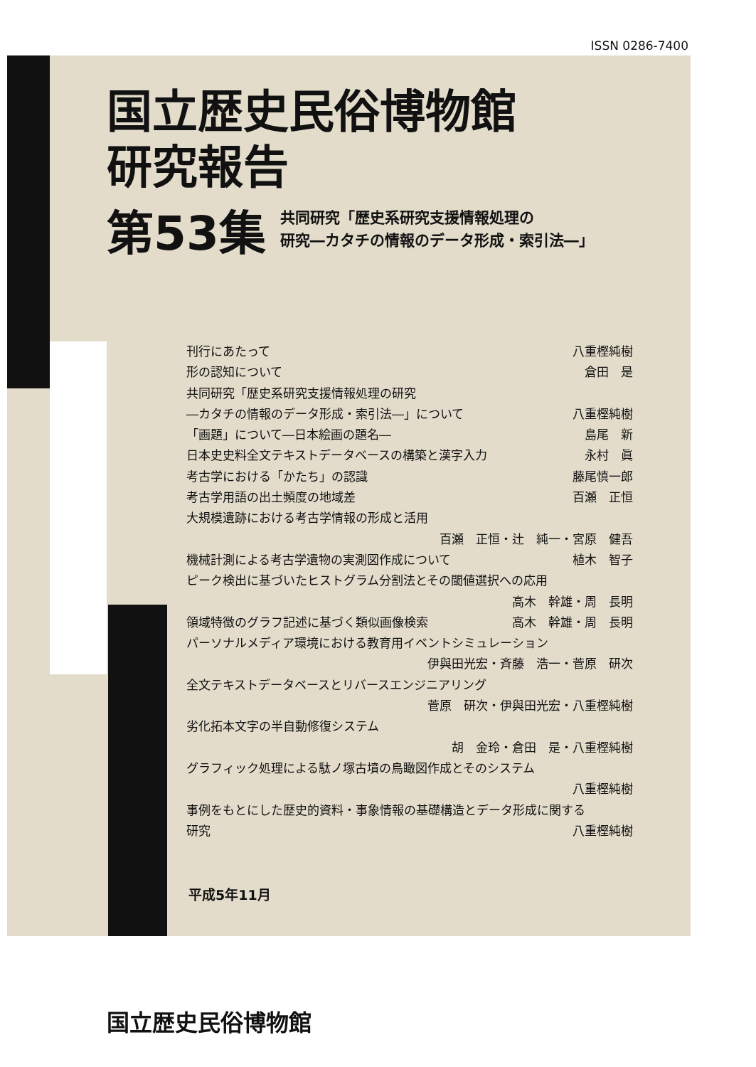ISSN 0286-7400
国立歴史民俗博物館
研究報告
第53集
共同研究「歴史系研究支援情報処理の
研究―カタチの情報のデータ形成・索引法―」
刊行にあたって 八重樫純樹
形の認知について 倉田　是
共同研究「歴史系研究支援情報処理の研究
―カタチの情報のデータ形成・索引法―」について 八重樫純樹
「画題」について―日本絵画の題名― 島尾　新
日本史史料全文テキストデータベースの構築と漢字入力 永村　眞
考古学における「かたち」の認識 藤尾慎一郎
考古学用語の出土頻度の地域差 百瀬　正恒
大規模遺跡における考古学情報の形成と活用
百瀬　正恒・辻　純一・宮原　健吾
機械計測による考古学遺物の実測図作成について 植木　智子
ピーク検出に基づいたヒストグラム分割法とその閾値選択への応用
高木　幹雄・周　長明
領域特徴のグラフ記述に基づく類似画像検索 高木　幹雄・周　長明
パーソナルメディア環境における教育用イベントシミュレーション
伊與田光宏・斉藤　浩一・菅原　研次
全文テキストデータベースとリバースエンジニアリング
菅原　研次・伊與田光宏・八重樫純樹
劣化拓本文字の半自動修復システム
胡　金玲・倉田　是・八重樫純樹
グラフィック処理による駄ノ塚古墳の鳥瞰図作成とそのシステム
八重樫純樹
事例をもとにした歴史的資料・事象情報の基礎構造とデータ形成に関する
研究 八重樫純樹
平成5年11月
国立歴史民俗博物館